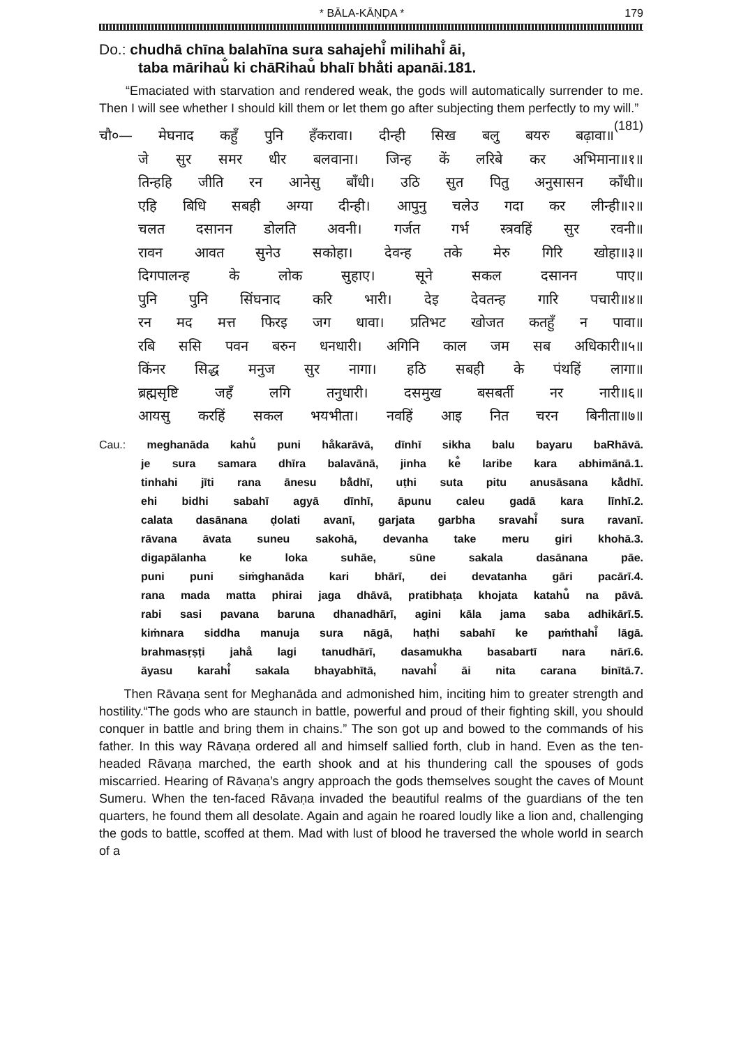* BĀLA-KĀṆḌA * 179
Do.: chudhā chīna balahīna sura sahajehi̐ milihahi̐ āi,
taba mārihau̐ ki chāRihau̐ bhalī bhā̐ti apanāi.181.
“Emaciated with starvation and rendered weak, the gods will automatically surrender to me. Then I will see whether I should kill them or let them go after subjecting them perfectly to my will.” (181)
चौ०— मेघनाद कहुँ पुनि हँकरावा। दीन्ही सिख बलु बयरु बढ़ावा॥
जे सुर समर धीर बलवाना। जिन्ह कें लरिबे कर अभिमाना॥१॥
तिन्हहि जीति रन आनेसु बाँधी। उठि सुत पितु अनुसासन काँधी॥
एहि बिधि सबही अग्या दीन्ही। आपुनु चलेउ गदा कर लीन्ही॥२॥
चलत दसानन डोलति अवनी। गर्जत गर्भ स्त्रवहिं सुर रवनी॥
रावन आवत सुनेउ सकोहा। देवन्ह तके मेरु गिरि खोहा॥३॥
दिगपालन्ह के लोक सुहाए। सूने सकल दसानन पाए॥
पुनि पुनि सिंघनाद करि भारी। देइ देवतन्ह गारि पचारी॥४॥
रन मद मत्त फिरइ जग धावा। प्रतिभट खोजत कतहुँ न पावा॥
रबि ससि पवन बरुन धनधारी। अगिनि काल जम सब अधिकारी॥५॥
किंनर सिद्ध मनुज सुर नागा। हठि सबही के पंथहिं लागा॥
ब्रह्मसृष्टि जहँ लगि तनुधारी। दसमुख बसबर्ती नर नारी॥६॥
आयसु करहिं सकल भयभीता। नवहिं आइ नित चरन बिनीता॥७॥
Cau.: meghanāda kahu̐ puni ha̐karāvā, dīnhī sikha balu bayaru baRhāvā.
je sura samara dhīra balavānā, jinha ke̐ laribe kara abhimānā.1.
tinhahi jīti rana ānesu bā̐dhī, uṭhi suta pitu anusāsana kā̐dhī.
ehi bidhi sabahī agyā dīnhī, āpunu caleu gadā kara līnhī.2.
calata dasānana ḍolati avanī, garjata garbha sravahi̐ sura ravanī.
rāvana āvata suneu sakohā, devanha take meru giri khohā.3.
digapālanha ke loka suhāe, sūne sakala dasānana pāe.
puni puni siṁghanāda kari bhārī, dei devatanha gāri pacārī.4.
rana mada matta phirai jaga dhāvā, pratibhaṭa khojata katahu̐ na pāvā.
rabi sasi pavana baruna dhanadhārī, agini kāla jama saba adhikārī.5.
kiṁnara siddha manuja sura nāgā, haṭhi sabahī ke paṁthahi̐ lāgā.
brahmasṛṣṭi jaha̐ lagi tanudhārī, dasamukha basabartī nara nārī.6.
āyasu karahi̐ sakala bhayabhītā, navahi̐ āi nita carana binītā.7.
Then Rāvaṇa sent for Meghanāda and admonished him, inciting him to greater strength and hostility.“The gods who are staunch in battle, powerful and proud of their fighting skill, you should conquer in battle and bring them in chains.” The son got up and bowed to the commands of his father. In this way Rāvaṇa ordered all and himself sallied forth, club in hand. Even as the ten-headed Rāvaṇa marched, the earth shook and at his thundering call the spouses of gods miscarried. Hearing of Rāvaṇa’s angry approach the gods themselves sought the caves of Mount Sumeru. When the ten-faced Rāvaṇa invaded the beautiful realms of the guardians of the ten quarters, he found them all desolate. Again and again he roared loudly like a lion and, challenging the gods to battle, scoffed at them. Mad with lust of blood he traversed the whole world in search of a